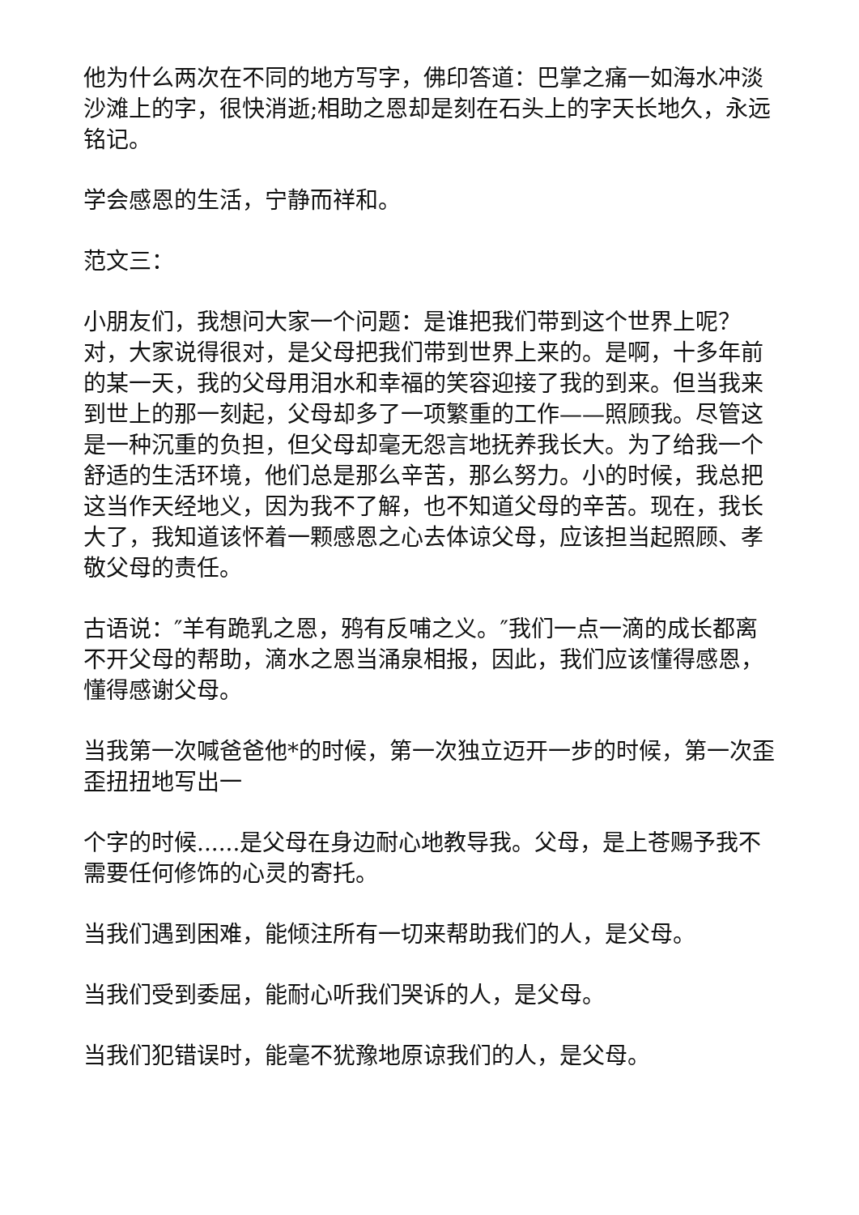他为什么两次在不同的地方写字，佛印答道：巴掌之痛一如海水冲淡沙滩上的字，很快消逝;相助之恩却是刻在石头上的字天长地久，永远铭记。
学会感恩的生活，宁静而祥和。
范文三：
小朋友们，我想问大家一个问题：是谁把我们带到这个世界上呢？对，大家说得很对，是父母把我们带到世界上来的。是啊，十多年前的某一天，我的父母用泪水和幸福的笑容迎接了我的到来。但当我来到世上的那一刻起，父母却多了一项繁重的工作——照顾我。尽管这是一种沉重的负担，但父母却毫无怨言地抚养我长大。为了给我一个舒适的生活环境，他们总是那么辛苦，那么努力。小的时候，我总把这当作天经地义，因为我不了解，也不知道父母的辛苦。现在，我长大了，我知道该怀着一颗感恩之心去体谅父母，应该担当起照顾、孝敬父母的责任。
古语说：″羊有跪乳之恩，鸦有反哺之义。″我们一点一滴的成长都离不开父母的帮助，滴水之恩当涌泉相报，因此，我们应该懂得感恩，懂得感谢父母。
当我第一次喊爸爸他*的时候，第一次独立迈开一步的时候，第一次歪歪扭扭地写出一
个字的时候......是父母在身边耐心地教导我。父母，是上苍赐予我不需要任何修饰的心灵的寄托。
当我们遇到困难，能倾注所有一切来帮助我们的人，是父母。
当我们受到委屈，能耐心听我们哭诉的人，是父母。
当我们犯错误时，能毫不犹豫地原谅我们的人，是父母。